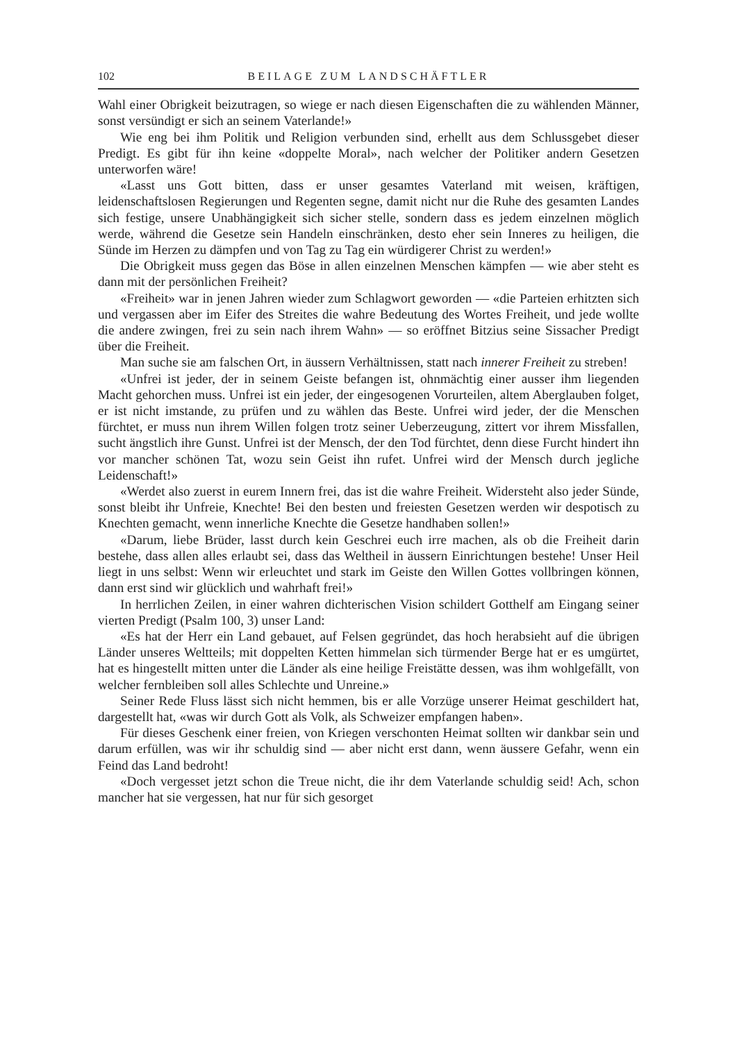102 BEILAGE ZUM LANDSCHÄFTLER
Wahl einer Obrigkeit beizutragen, so wiege er nach diesen Eigenschaften die zu wählenden Männer, sonst versündigt er sich an seinem Vaterlande!»
Wie eng bei ihm Politik und Religion verbunden sind, erhellt aus dem Schlussgebet dieser Predigt. Es gibt für ihn keine «doppelte Moral», nach welcher der Politiker andern Gesetzen unterworfen wäre!
«Lasst uns Gott bitten, dass er unser gesamtes Vaterland mit weisen, kräftigen, leidenschaftslosen Regierungen und Regenten segne, damit nicht nur die Ruhe des gesamten Landes sich festige, unsere Unabhängigkeit sich sicher stelle, sondern dass es jedem einzelnen möglich werde, während die Gesetze sein Handeln einschränken, desto eher sein Inneres zu heiligen, die Sünde im Herzen zu dämpfen und von Tag zu Tag ein würdigerer Christ zu werden!»
Die Obrigkeit muss gegen das Böse in allen einzelnen Menschen kämpfen — wie aber steht es dann mit der persönlichen Freiheit?
«Freiheit» war in jenen Jahren wieder zum Schlagwort geworden — «die Parteien erhitzten sich und vergassen aber im Eifer des Streites die wahre Bedeutung des Wortes Freiheit, und jede wollte die andere zwingen, frei zu sein nach ihrem Wahn» — so eröffnet Bitzius seine Sissacher Predigt über die Freiheit.
Man suche sie am falschen Ort, in äussern Verhältnissen, statt nach innerer Freiheit zu streben!
«Unfrei ist jeder, der in seinem Geiste befangen ist, ohnmächtig einer ausser ihm liegenden Macht gehorchen muss. Unfrei ist ein jeder, der eingesogenen Vorurteilen, altem Aberglauben folget, er ist nicht imstande, zu prüfen und zu wählen das Beste. Unfrei wird jeder, der die Menschen fürchtet, er muss nun ihrem Willen folgen trotz seiner Ueberzeugung, zittert vor ihrem Missfallen, sucht ängstlich ihre Gunst. Unfrei ist der Mensch, der den Tod fürchtet, denn diese Furcht hindert ihn vor mancher schönen Tat, wozu sein Geist ihn rufet. Unfrei wird der Mensch durch jegliche Leidenschaft!»
«Werdet also zuerst in eurem Innern frei, das ist die wahre Freiheit. Widersteht also jeder Sünde, sonst bleibt ihr Unfreie, Knechte! Bei den besten und freiesten Gesetzen werden wir despotisch zu Knechten gemacht, wenn innerliche Knechte die Gesetze handhaben sollen!»
«Darum, liebe Brüder, lasst durch kein Geschrei euch irre machen, als ob die Freiheit darin bestehe, dass allen alles erlaubt sei, dass das Weltheil in äussern Einrichtungen bestehe! Unser Heil liegt in uns selbst: Wenn wir erleuchtet und stark im Geiste den Willen Gottes vollbringen können, dann erst sind wir glücklich und wahrhaft frei!»
In herrlichen Zeilen, in einer wahren dichterischen Vision schildert Gotthelf am Eingang seiner vierten Predigt (Psalm 100, 3) unser Land:
«Es hat der Herr ein Land gebauet, auf Felsen gegründet, das hoch herabsieht auf die übrigen Länder unseres Weltteils; mit doppelten Ketten himmelan sich türmender Berge hat er es umgürtet, hat es hingestellt mitten unter die Länder als eine heilige Freistätte dessen, was ihm wohlgefällt, von welcher fernbleiben soll alles Schlechte und Unreine.»
Seiner Rede Fluss lässt sich nicht hemmen, bis er alle Vorzüge unserer Heimat geschildert hat, dargestellt hat, «was wir durch Gott als Volk, als Schweizer empfangen haben».
Für dieses Geschenk einer freien, von Kriegen verschonten Heimat sollten wir dankbar sein und darum erfüllen, was wir ihr schuldig sind — aber nicht erst dann, wenn äussere Gefahr, wenn ein Feind das Land bedroht!
«Doch vergesset jetzt schon die Treue nicht, die ihr dem Vaterlande schuldig seid! Ach, schon mancher hat sie vergessen, hat nur für sich gesorget